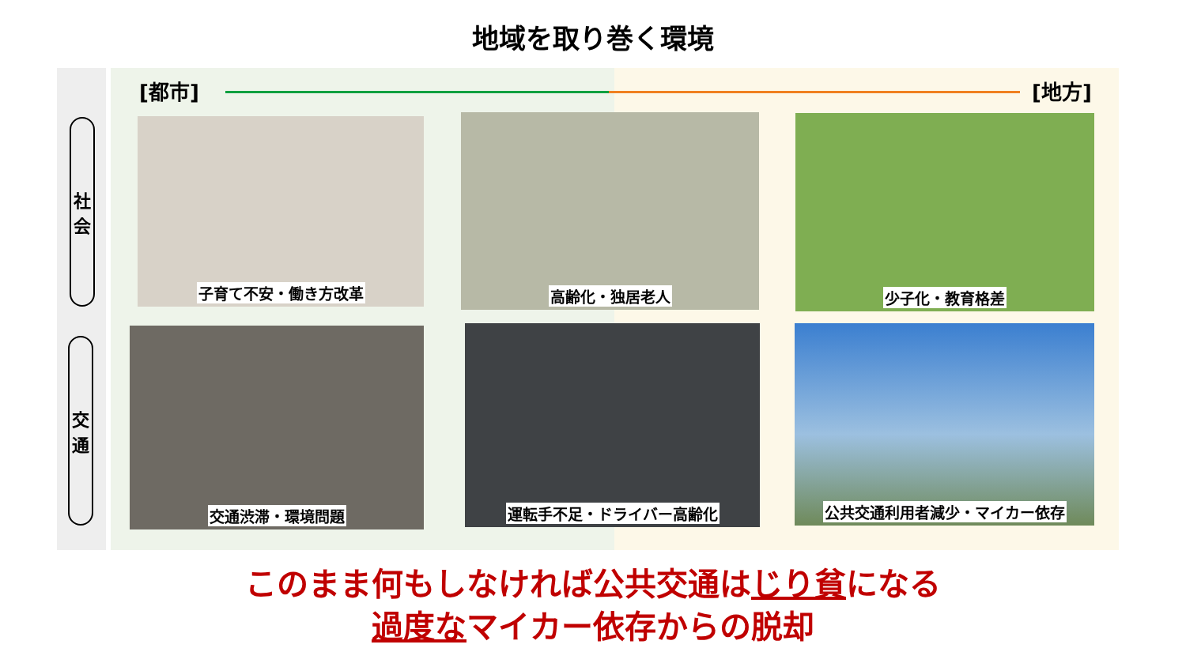地域を取り巻く環境
社
会
交
通
[都市] [地方]
子育て不安・働き方改革 高齢化・独居老人 少子化・教育格差
交通渋滞・環境問題 運転手不足・ドライバー高齢化 公共交通利用者減少・マイカー依存
このまま何もしなければ公共交通はじり貧になる
過度なマイカー依存からの脱却